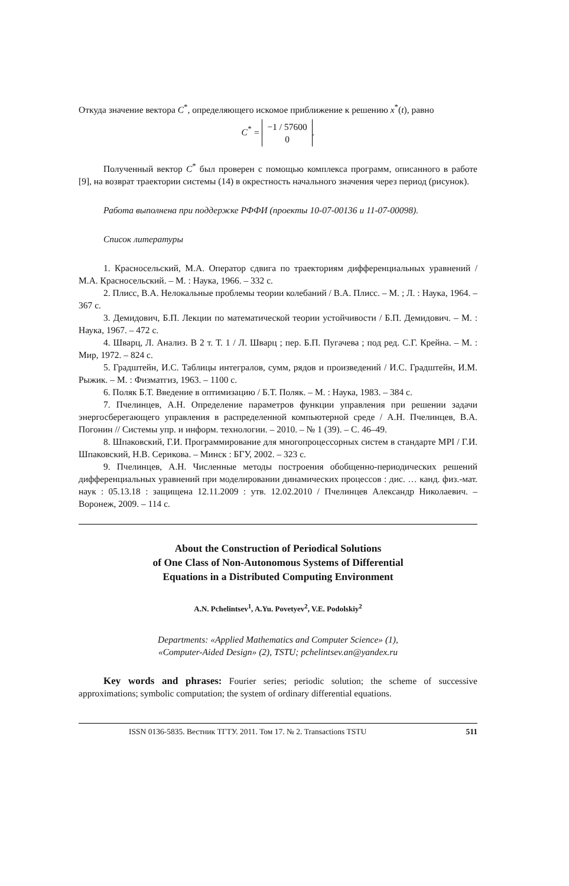Откуда значение вектора C<sup>*</sup>, определяющего искомое приближение к решению x<sup>*</sup>(t), равно
C<sup>*</sup> = −1 / 57600
0.
Полученный вектор C<sup>*</sup> был проверен с помощью комплекса программ, описанного в работе [9], на возврат траектории системы (14) в окрестность начального значения через период (рисунок).
Работа выполнена при поддержке РФФИ (проекты 10-07-00136 и 11-07-00098).
Список литературы
1. Красносельский, М.А. Оператор сдвига по траекториям дифференциальных уравнений / М.А. Красносельский. – М. : Наука, 1966. – 332 с.
2. Плисс, В.А. Нелокальные проблемы теории колебаний / В.А. Плисс. – М. ; Л. : Наука, 1964. – 367 с.
3. Демидович, Б.П. Лекции по математической теории устойчивости / Б.П. Демидович. – М. : Наука, 1967. – 472 с.
4. Шварц, Л. Анализ. В 2 т. Т. 1 / Л. Шварц ; пер. Б.П. Пугачева ; под ред. С.Г. Крейна. – М. : Мир, 1972. – 824 с.
5. Градштейн, И.С. Таблицы интегралов, сумм, рядов и произведений / И.С. Градштейн, И.М. Рыжик. – М. : Физматгиз, 1963. – 1100 с.
6. Поляк Б.Т. Введение в оптимизацию / Б.Т. Поляк. – М. : Наука, 1983. – 384 с.
7. Пчелинцев, А.Н. Определение параметров функции управления при решении задачи энергосберегающего управления в распределенной компьютерной среде / А.Н. Пчелинцев, В.А. Погонин // Системы упр. и информ. технологии. – 2010. – № 1 (39). – С. 46–49.
8. Шпаковский, Г.И. Программирование для многопроцессорных систем в стандарте MPI / Г.И. Шпаковский, Н.В. Серикова. – Минск : БГУ, 2002. – 323 с.
9. Пчелинцев, А.Н. Численные методы построения обобщенно-периодических решений дифференциальных уравнений при моделировании динамических процессов : дис. … канд. физ.-мат. наук : 05.13.18 : защищена 12.11.2009 : утв. 12.02.2010 / Пчелинцев Александр Николаевич. – Воронеж, 2009. – 114 с.
About the Construction of Periodical Solutions
of One Class of Non-Autonomous Systems of Differential
Equations in a Distributed Computing Environment
A.N. Pchelintsev<sup>1</sup>, A.Yu. Povetyev<sup>2</sup>, V.E. Podolskiy<sup>2</sup>
Departments: «Applied Mathematics and Computer Science» (1),
«Computer-Aided Design» (2), TSTU; pchelintsev.an@yandex.ru
Key words and phrases: Fourier series; periodic solution; the scheme of successive approximations; symbolic computation; the system of ordinary differential equations.
ISSN 0136-5835. Вестник ТГТУ. 2011. Том 17. № 2. Transactions TSTU 511